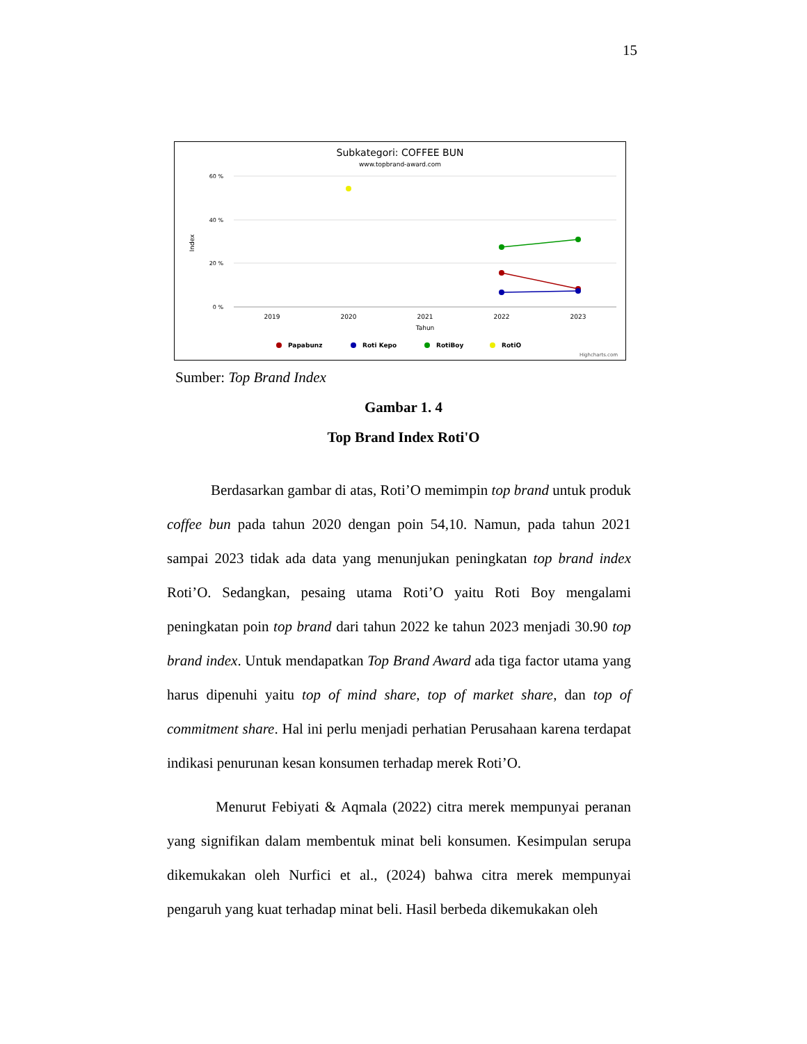15
Subkategori: COFFEE BUN
www.topbrand-award.com
60 %
40 %
20 %
0 %
Index
2019
2020
2021
2022
2023
Tahun
Papabunz
Roti Kepo
RotiBoy
RotiO
Highcharts.com
Sumber: Top Brand Index
Gambar 1. 4
Top Brand Index Roti'O
Berdasarkan gambar di atas, Roti’O memimpin top brand untuk produk coffee bun pada tahun 2020 dengan poin 54,10. Namun, pada tahun 2021 sampai 2023 tidak ada data yang menunjukan peningkatan top brand index Roti’O. Sedangkan, pesaing utama Roti’O yaitu Roti Boy mengalami peningkatan poin top brand dari tahun 2022 ke tahun 2023 menjadi 30.90 top brand index. Untuk mendapatkan Top Brand Award ada tiga factor utama yang harus dipenuhi yaitu top of mind share, top of market share, dan top of commitment share. Hal ini perlu menjadi perhatian Perusahaan karena terdapat indikasi penurunan kesan konsumen terhadap merek Roti’O.
Menurut Febiyati & Aqmala (2022) citra merek mempunyai peranan yang signifikan dalam membentuk minat beli konsumen. Kesimpulan serupa dikemukakan oleh Nurfici et al., (2024) bahwa citra merek mempunyai pengaruh yang kuat terhadap minat beli. Hasil berbeda dikemukakan oleh